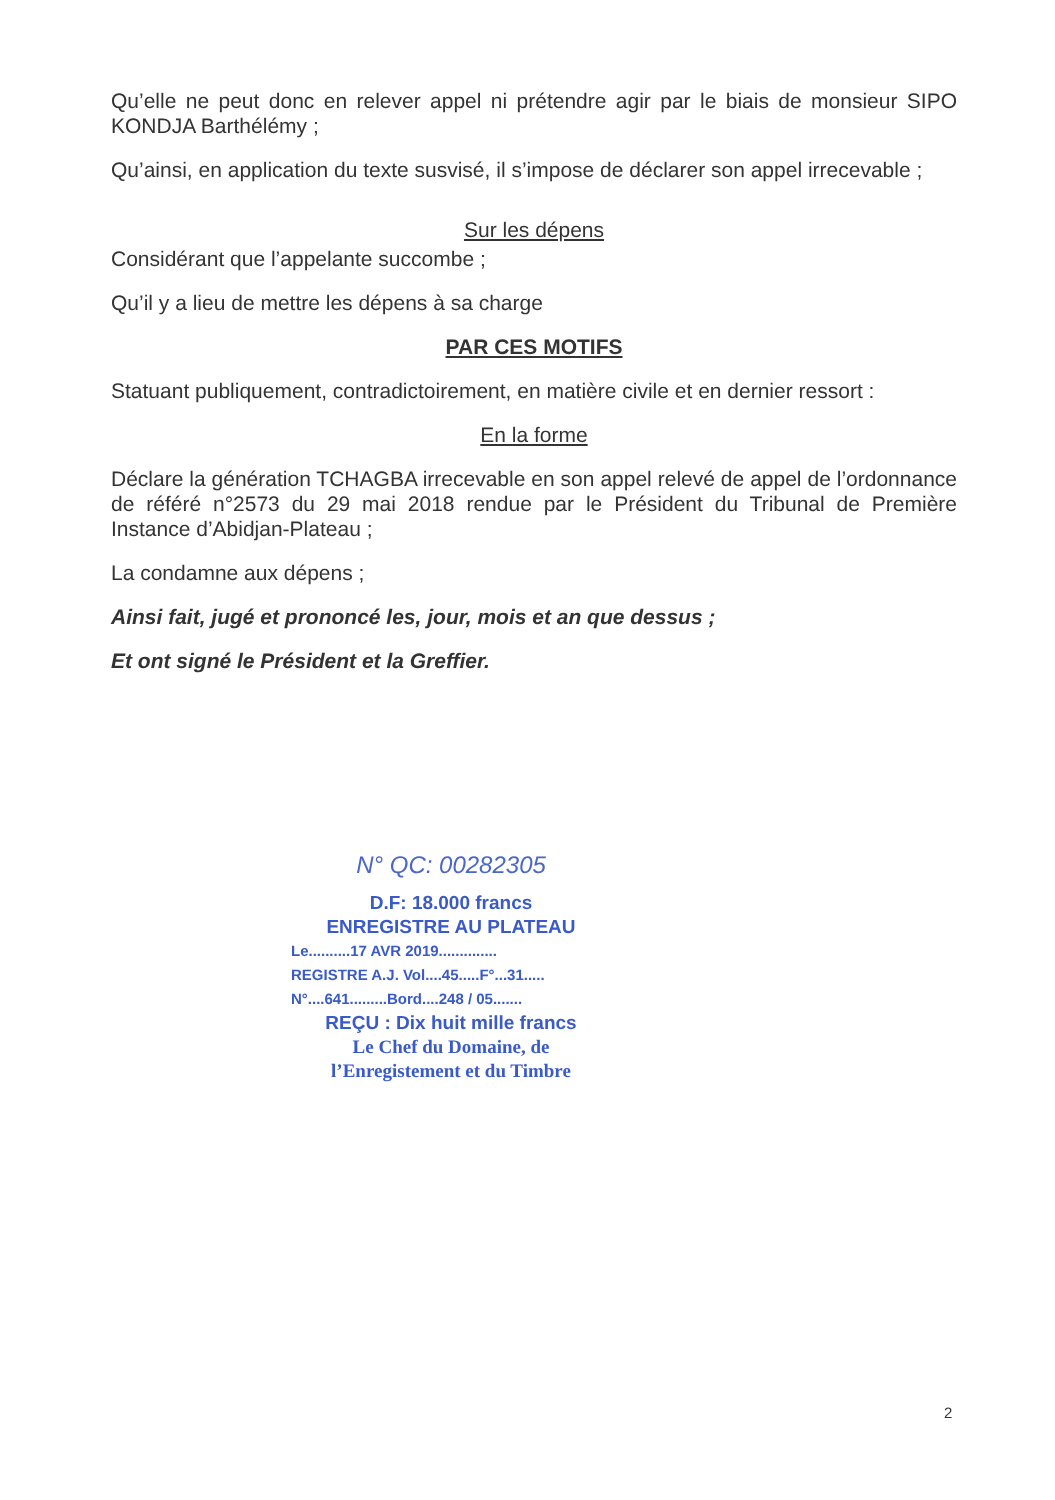Qu’elle ne peut donc en relever appel ni prétendre agir par le biais de monsieur SIPO KONDJA Barthélémy ;
Qu’ainsi, en application du texte susvisé, il s’impose de déclarer son appel irrecevable ;
Sur les dépens
Considérant que l’appelante succombe ;
Qu’il y a lieu de mettre les dépens à sa charge
PAR CES MOTIFS
Statuant publiquement, contradictoirement, en matière civile et en dernier ressort :
En la forme
Déclare la génération TCHAGBA irrecevable en son appel relevé de appel de l’ordonnance de référé n°2573 du 29 mai 2018 rendue par le Président du Tribunal de Première Instance d’Abidjan-Plateau ;
La condamne aux dépens ;
Ainsi fait, jugé et prononcé les, jour, mois et an que dessus ;
Et ont signé le Président et la Greffier.
N° QC: 00282305
D.F: 18.000 francs
ENREGISTRE AU PLATEAU
Le..........17 AVR 2019..............
REGISTRE A.J. Vol....45.....F°...31.....
N°....641.........Bord....248 / 05.......
REÇU : Dix huit mille francs
Le Chef du Domaine, de l’Enregistement et du Timbre
2